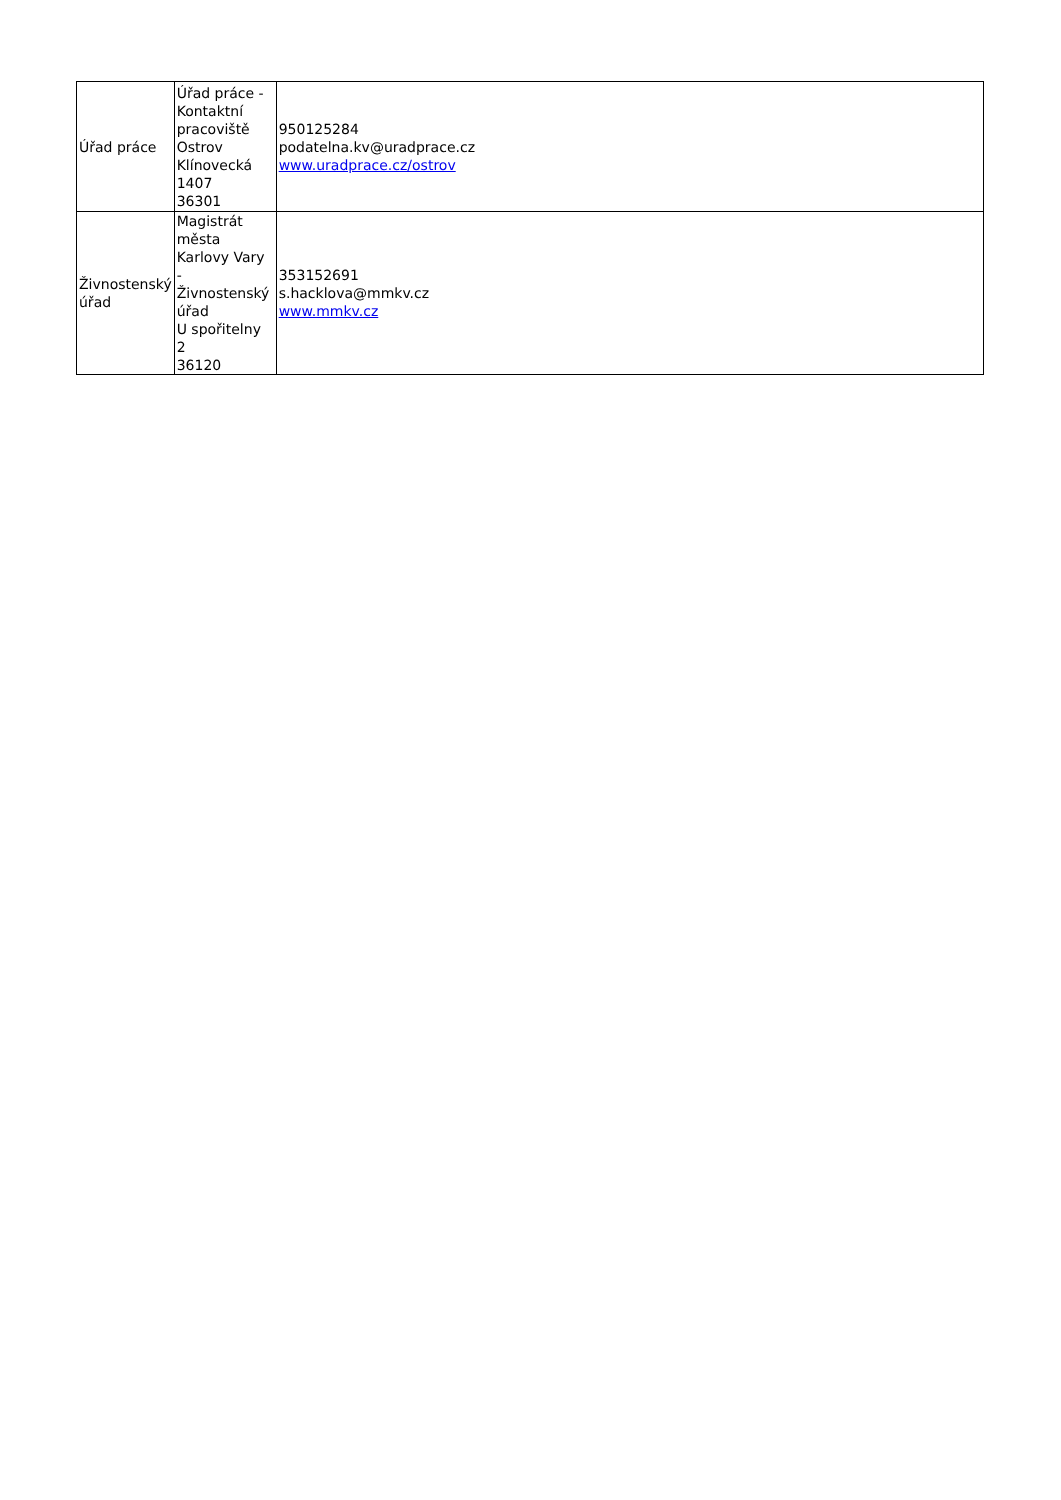| Úřad práce | Úřad práce - Kontaktní pracoviště Ostrov Klínovecká 1407 36301 | 950125284 podatelna.kv@uradprace.cz www.uradprace.cz/ostrov |
| Živnostenský úřad | Magistrát města Karlovy Vary - Živnostenský úřad U spořitelny 2 36120 | 353152691 s.hacklova@mmkv.cz www.mmkv.cz |